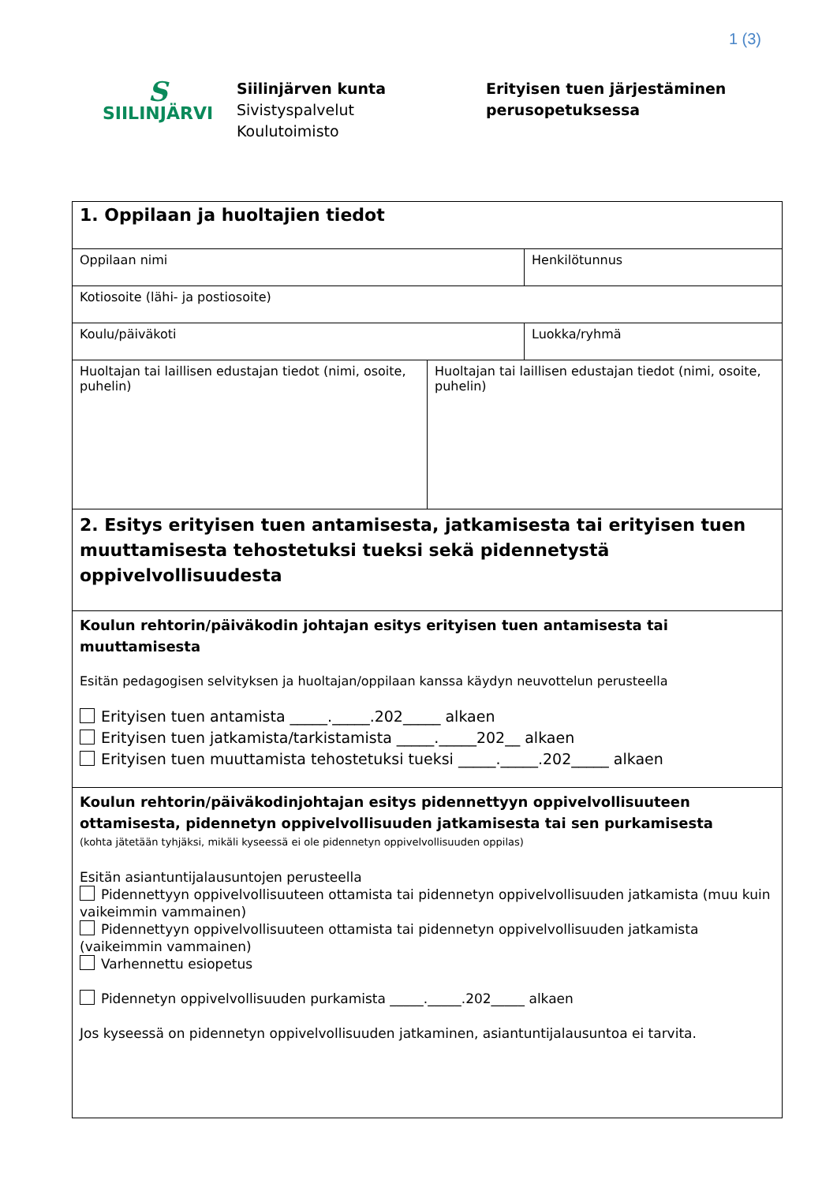1 (3)
S
SIILINJÄRVI
Siilinjärven kunta
Sivistyspalvelut
Koulutoimisto
Erityisen tuen järjestäminen
perusopetuksessa
| 1. Oppilaan ja huoltajien tiedot | | |
| Oppilaan nimi | | Henkilötunnus |
| Kotiosoite (lähi- ja postiosoite) | | |
| Koulu/päiväkoti | | Luokka/ryhmä |
| Huoltajan tai laillisen edustajan tiedot (nimi, osoite, puhelin) | Huoltajan tai laillisen edustajan tiedot (nimi, osoite, puhelin) | |
| 2. Esitys erityisen tuen antamisesta, jatkamisesta tai erityisen tuen muuttamisesta tehostetuksi tueksi sekä pidennetystä oppivelvollisuudesta | | |
| Koulun rehtorin/päiväkodin johtajan esitys erityisen tuen antamisesta tai muuttamisesta Esitän pedagogisen selvityksen ja huoltajan/oppilaan kanssa käydyn neuvottelun perusteella Erityisen tuen antamista _____._____.202_____ alkaen Erityisen tuen jatkamista/tarkistamista _____._____202__ alkaen Erityisen tuen muuttamista tehostetuksi tueksi _____._____.202_____ alkaen | | |
| Koulun rehtorin/päiväkodinjohtajan esitys pidennettyyn oppivelvollisuuteen ottamisesta, pidennetyn oppivelvollisuuden jatkamisesta tai sen purkamisesta (kohta jätetään tyhjäksi, mikäli kyseessä ei ole pidennetyn oppivelvollisuuden oppilas) Esitän asiantuntijalausuntojen perusteella Pidennettyyn oppivelvollisuuteen ottamista tai pidennetyn oppivelvollisuuden jatkamista (muu kuin vaikeimmin vammainen) Pidennettyyn oppivelvollisuuteen ottamista tai pidennetyn oppivelvollisuuden jatkamista (vaikeimmin vammainen) Varhennettu esiopetus Pidennetyn oppivelvollisuuden purkamista _____._____.202_____ alkaen Jos kyseessä on pidennetyn oppivelvollisuuden jatkaminen, asiantuntijalausuntoa ei tarvita. | | |